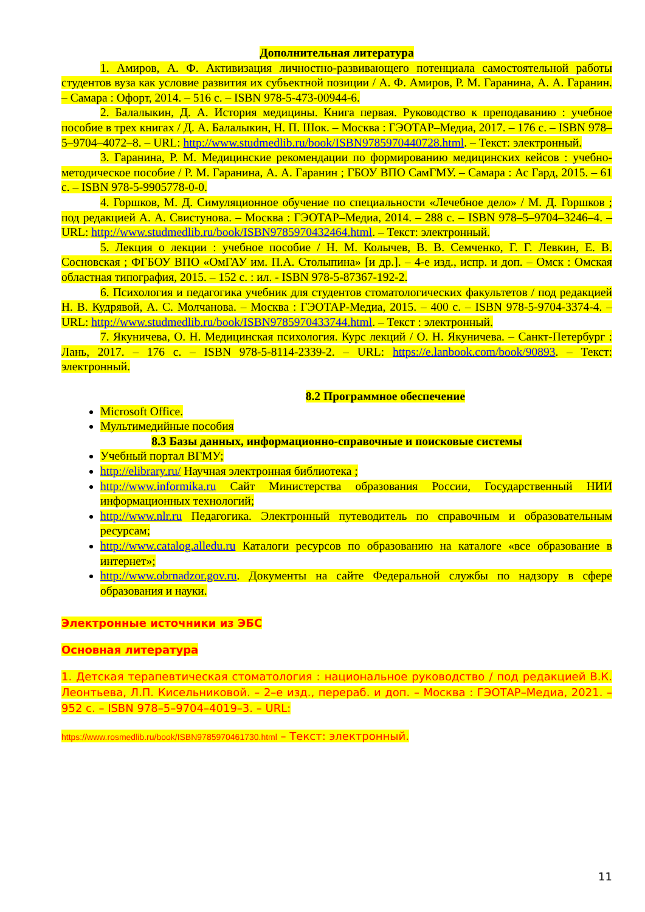Дополнительная литература
1. Амиров, А. Ф. Активизация личностно-развивающего потенциала самостоятельной работы студентов вуза как условие развития их субъектной позиции / А. Ф. Амиров, Р. М. Гаранина, А. А. Гаранин. – Самара : Офорт, 2014. – 516 с. – ISBN 978-5-473-00944-6.
2. Балалыкин, Д. А. История медицины. Книга первая. Руководство к преподаванию : учебное пособие в трех книгах / Д. А. Балалыкин, Н. П. Шок. – Москва : ГЭОТАР–Медиа, 2017. – 176 с. – ISBN 978–5–9704–4072–8. – URL: http://www.studmedlib.ru/book/ISBN9785970440728.html. – Текст: электронный.
3. Гаранина, Р. М. Медицинские рекомендации по формированию медицинских кейсов : учебно-методическое пособие / Р. М. Гаранина, А. А. Гаранин ; ГБОУ ВПО СамГМУ. – Самара : Ас Гард, 2015. – 61 с. – ISBN 978-5-9905778-0-0.
4. Горшков, М. Д. Симуляционное обучение по специальности «Лечебное дело» / М. Д. Горшков ; под редакцией А. А. Свистунова. – Москва : ГЭОТАР–Медиа, 2014. – 288 с. – ISBN 978–5–9704–3246–4. – URL: http://www.studmedlib.ru/book/ISBN9785970432464.html. – Текст: электронный.
5. Лекция о лекции : учебное пособие / Н. М. Колычев, В. В. Семченко, Г. Г. Левкин, Е. В. Сосновская ; ФГБОУ ВПО «ОмГАУ им. П.А. Столыпина» [и др.]. – 4-е изд., испр. и доп. – Омск : Омская областная типография, 2015. – 152 с. : ил. - ISBN 978-5-87367-192-2.
6. Психология и педагогика учебник для студентов стоматологических факультетов / под редакцией Н. В. Кудрявой, А. С. Молчанова. – Москва : ГЭОТАР-Медиа, 2015. – 400 с. – ISBN 978-5-9704-3374-4. – URL: http://www.studmedlib.ru/book/ISBN9785970433744.html. – Текст : электронный.
7. Якуничева, О. Н. Медицинская психология. Курс лекций / О. Н. Якуничева. – Санкт-Петербург : Лань, 2017. – 176 с. – ISBN 978-5-8114-2339-2. – URL: https://e.lanbook.com/book/90893. – Текст: электронный.
8.2 Программное обеспечение
Microsoft Office.
Мультимедийные пособия
8.3 Базы данных, информационно-справочные и поисковые системы
Учебный портал ВГМУ;
http://elibrary.ru/ Научная электронная библиотека ;
http://www.informika.ru Сайт Министерства образования России, Государственный НИИ информационных технологий;
http://www.nlr.ru Педагогика. Электронный путеводитель по справочным и образовательным ресурсам;
http://www.catalog.alledu.ru Каталоги ресурсов по образованию на каталоге «все образование в интернет»;
http://www.obrnadzor.gov.ru. Документы на сайте Федеральной службы по надзору в сфере образования и науки.
Электронные источники из ЭБС
Основная литература
1. Детская терапевтическая стоматология : национальное руководство / под редакцией В.К. Леонтьева, Л.П. Кисельниковой. – 2–е изд., перераб. и доп. – Москва : ГЭОТАР–Медиа, 2021. – 952 с. – ISBN 978–5–9704–4019–3. – URL:
https://www.rosmedlib.ru/book/ISBN9785970461730.html – Текст: электронный.
11